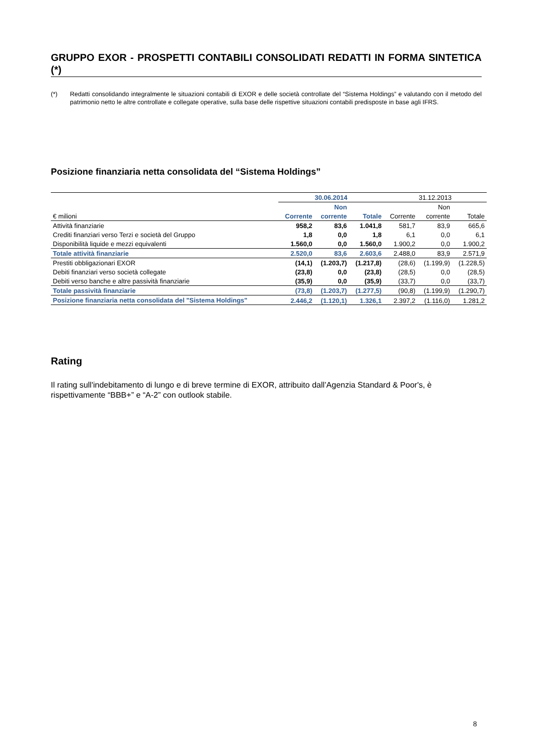GRUPPO EXOR - PROSPETTI CONTABILI CONSOLIDATI REDATTI IN FORMA SINTETICA (*)
(*) Redatti consolidando integralmente le situazioni contabili di EXOR e delle società controllate del “Sistema Holdings” e valutando con il metodo del patrimonio netto le altre controllate e collegate operative, sulla base delle rispettive situazioni contabili predisposte in base agli IFRS.
Posizione finanziaria netta consolidata del “Sistema Holdings”
| | 30.06.2014 | | | 31.12.2013 | | |
| | | Non | | | Non | |
| € milioni | Corrente | corrente | Totale | Corrente | corrente | Totale |
| Attività finanziarie | 958,2 | 83,6 | 1.041,8 | 581,7 | 83,9 | 665,6 |
| Crediti finanziari verso Terzi e società del Gruppo | 1,8 | 0,0 | 1,8 | 6,1 | 0,0 | 6,1 |
| Disponibilità liquide e mezzi equivalenti | 1.560,0 | 0,0 | 1.560,0 | 1.900,2 | 0,0 | 1.900,2 |
| Totale attività finanziarie | 2.520,0 | 83,6 | 2.603,6 | 2.488,0 | 83,9 | 2.571,9 |
| Prestiti obbligazionari EXOR | (14,1) | (1.203,7) | (1.217,8) | (28,6) | (1.199,9) | (1.228,5) |
| Debiti finanziari verso società collegate | (23,8) | 0,0 | (23,8) | (28,5) | 0,0 | (28,5) |
| Debiti verso banche e altre passività finanziarie | (35,9) | 0,0 | (35,9) | (33,7) | 0,0 | (33,7) |
| Totale passività finanziarie | (73,8) | (1.203,7) | (1.277,5) | (90,8) | (1.199,9) | (1.290,7) |
| Posizione finanziaria netta consolidata del "Sistema Holdings" | 2.446,2 | (1.120,1) | 1.326,1 | 2.397,2 | (1.116,0) | 1.281,2 |
Rating
Il rating sull'indebitamento di lungo e di breve termine di EXOR, attribuito dall’Agenzia Standard & Poor's, è rispettivamente “BBB+” e “A-2” con outlook stabile.
8